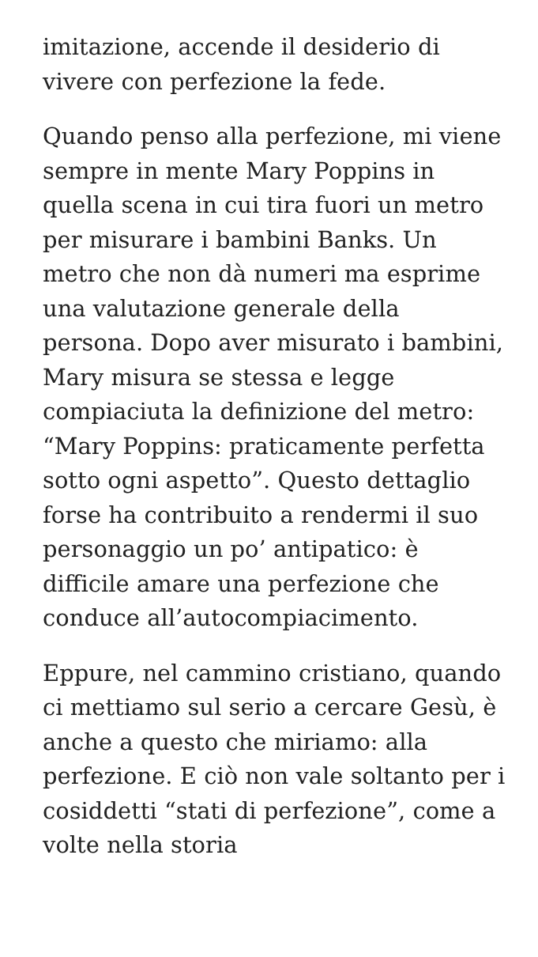imitazione, accende il desiderio di
vivere con perfezione la fede.
Quando penso alla perfezione, mi viene sempre in mente Mary Poppins in quella scena in cui tira fuori un metro per misurare i bambini Banks. Un metro che non dà numeri ma esprime una valutazione generale della persona. Dopo aver misurato i bambini, Mary misura se stessa e legge compiaciuta la definizione del metro: “Mary Poppins: praticamente perfetta sotto ogni aspetto”. Questo dettaglio forse ha contribuito a rendermi il suo personaggio un po’ antipatico: è difficile amare una perfezione che conduce all’autocompiacimento.
Eppure, nel cammino cristiano, quando ci mettiamo sul serio a cercare Gesù, è anche a questo che miriamo: alla perfezione. E ciò non vale soltanto per i cosiddetti “stati di perfezione”, come a volte nella storia